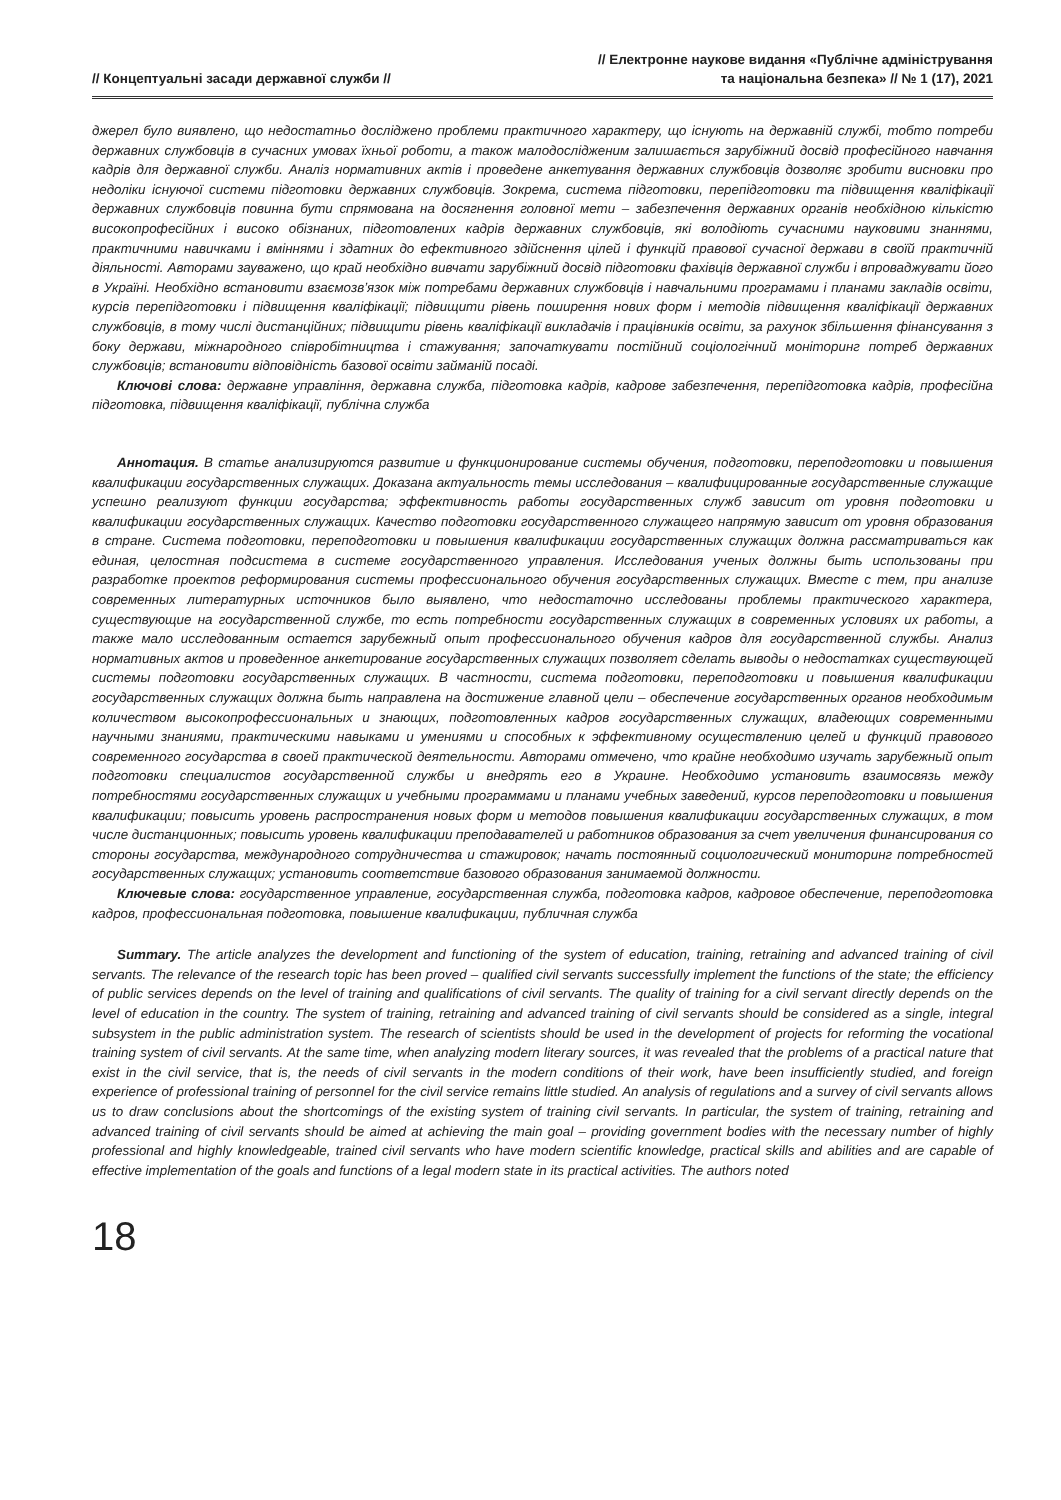// Концептуальні засади державної служби //
// Електронне наукове видання «Публічне адміністрування
та національна безпека» // № 1 (17), 2021
джерел було виявлено, що недостатньо досліджено проблеми практичного характеру, що існують на державній службі, тобто потреби державних службовців в сучасних умовах їхньої роботи, а також малодослідженим залишається зарубіжний досвід професійного навчання кадрів для державної служби. Аналіз нормативних актів і проведене анкетування державних службовців дозволяє зробити висновки про недоліки існуючої системи підготовки державних службовців. Зокрема, система підготовки, перепідготовки та підвищення кваліфікації державних службовців повинна бути спрямована на досягнення головної мети – забезпечення державних органів необхідною кількістю високопрофесійних і високо обізнаних, підготовлених кадрів державних службовців, які володіють сучасними науковими знаннями, практичними навичками і вміннями і здатних до ефективного здійснення цілей і функцій правової сучасної держави в своїй практичній діяльності. Авторами зауважено, що край необхідно вивчати зарубіжний досвід підготовки фахівців державної служби і впроваджувати його в Україні. Необхідно встановити взаємозв’язок між потребами державних службовців і навчальними програмами і планами закладів освіти, курсів перепідготовки і підвищення кваліфікації; підвищити рівень поширення нових форм і методів підвищення кваліфікації державних службовців, в тому числі дистанційних; підвищити рівень кваліфікації викладачів і працівників освіти, за рахунок збільшення фінансування з боку держави, міжнародного співробітництва і стажування; започаткувати постійний соціологічний моніторинг потреб державних службовців; встановити відповідність базової освіти займаній посаді.
Ключові слова: державне управління, державна служба, підготовка кадрів, кадрове забезпечення, перепідготовка кадрів, професійна підготовка, підвищення кваліфікації, публічна служба
Аннотация. В статье анализируются развитие и функционирование системы обучения, подготовки, переподготовки и повышения квалификации государственных служащих. Доказана актуальность темы исследования – квалифицированные государственные служащие успешно реализуют функции государства; эффективность работы государственных служб зависит от уровня подготовки и квалификации государственных служащих. Качество подготовки государственного служащего напрямую зависит от уровня образования в стране. Система подготовки, переподготовки и повышения квалификации государственных служащих должна рассматриваться как единая, целостная подсистема в системе государственного управления. Исследования ученых должны быть использованы при разработке проектов реформирования системы профессионального обучения государственных служащих. Вместе с тем, при анализе современных литературных источников было выявлено, что недостаточно исследованы проблемы практического характера, существующие на государственной службе, то есть потребности государственных служащих в современных условиях их работы, а также мало исследованным остается зарубежный опыт профессионального обучения кадров для государственной службы. Анализ нормативных актов и проведенное анкетирование государственных служащих позволяет сделать выводы о недостатках существующей системы подготовки государственных служащих. В частности, система подготовки, переподготовки и повышения квалификации государственных служащих должна быть направлена на достижение главной цели – обеспечение государственных органов необходимым количеством высокопрофессиональных и знающих, подготовленных кадров государственных служащих, владеющих современными научными знаниями, практическими навыками и умениями и способных к эффективному осуществлению целей и функций правового современного государства в своей практической деятельности. Авторами отмечено, что крайне необходимо изучать зарубежный опыт подготовки специалистов государственной службы и внедрять его в Украине. Необходимо установить взаимосвязь между потребностями государственных служащих и учебными программами и планами учебных заведений, курсов переподготовки и повышения квалификации; повысить уровень распространения новых форм и методов повышения квалификации государственных служащих, в том числе дистанционных; повысить уровень квалификации преподавателей и работников образования за счет увеличения финансирования со стороны государства, международного сотрудничества и стажировок; начать постоянный социологический мониторинг потребностей государственных служащих; установить соответствие базового образования занимаемой должности.
Ключевые слова: государственное управление, государственная служба, подготовка кадров, кадровое обеспечение, переподготовка кадров, профессиональная подготовка, повышение квалификации, публичная служба
Summary. The article analyzes the development and functioning of the system of education, training, retraining and advanced training of civil servants. The relevance of the research topic has been proved – qualified civil servants successfully implement the functions of the state; the efficiency of public services depends on the level of training and qualifications of civil servants. The quality of training for a civil servant directly depends on the level of education in the country. The system of training, retraining and advanced training of civil servants should be considered as a single, integral subsystem in the public administration system. The research of scientists should be used in the development of projects for reforming the vocational training system of civil servants. At the same time, when analyzing modern literary sources, it was revealed that the problems of a practical nature that exist in the civil service, that is, the needs of civil servants in the modern conditions of their work, have been insufficiently studied, and foreign experience of professional training of personnel for the civil service remains little studied. An analysis of regulations and a survey of civil servants allows us to draw conclusions about the shortcomings of the existing system of training civil servants. In particular, the system of training, retraining and advanced training of civil servants should be aimed at achieving the main goal – providing government bodies with the necessary number of highly professional and highly knowledgeable, trained civil servants who have modern scientific knowledge, practical skills and abilities and are capable of effective implementation of the goals and functions of a legal modern state in its practical activities. The authors noted
18